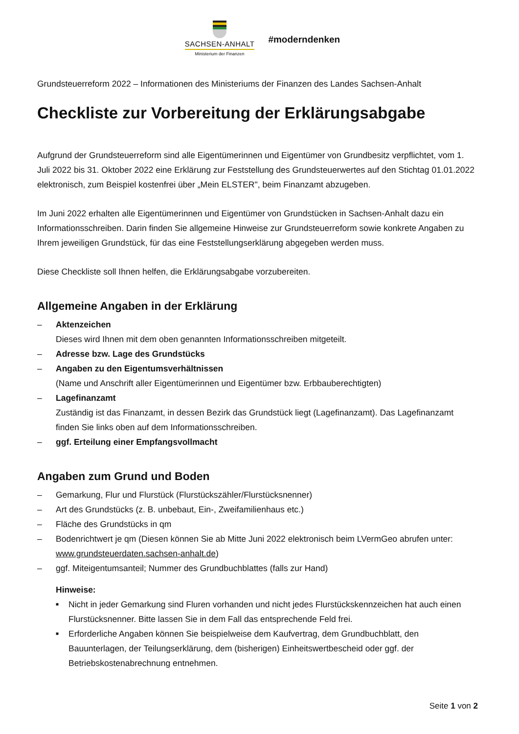SACHSEN-ANHALT
Ministerium der Finanzen
#moderndenken
Grundsteuerreform 2022 – Informationen des Ministeriums der Finanzen des Landes Sachsen-Anhalt
Checkliste zur Vorbereitung der Erklärungsabgabe
Aufgrund der Grundsteuerreform sind alle Eigentümerinnen und Eigentümer von Grundbesitz verpflichtet, vom 1. Juli 2022 bis 31. Oktober 2022 eine Erklärung zur Feststellung des Grundsteuerwertes auf den Stichtag 01.01.2022 elektronisch, zum Beispiel kostenfrei über „Mein ELSTER", beim Finanzamt abzugeben.
Im Juni 2022 erhalten alle Eigentümerinnen und Eigentümer von Grundstücken in Sachsen-Anhalt dazu ein Informationsschreiben. Darin finden Sie allgemeine Hinweise zur Grundsteuerreform sowie konkrete Angaben zu Ihrem jeweiligen Grundstück, für das eine Feststellungserklärung abgegeben werden muss.
Diese Checkliste soll Ihnen helfen, die Erklärungsabgabe vorzubereiten.
Allgemeine Angaben in der Erklärung
– Aktenzeichen
Dieses wird Ihnen mit dem oben genannten Informationsschreiben mitgeteilt.
– Adresse bzw. Lage des Grundstücks
– Angaben zu den Eigentumsverhältnissen
(Name und Anschrift aller Eigentümerinnen und Eigentümer bzw. Erbbauberechtigten)
– Lagefinanzamt
Zuständig ist das Finanzamt, in dessen Bezirk das Grundstück liegt (Lagefinanzamt). Das Lagefinanzamt finden Sie links oben auf dem Informationsschreiben.
– ggf. Erteilung einer Empfangsvollmacht
Angaben zum Grund und Boden
– Gemarkung, Flur und Flurstück (Flurstückszähler/Flurstücksnenner)
– Art des Grundstücks (z. B. unbebaut, Ein-, Zweifamilienhaus etc.)
– Fläche des Grundstücks in qm
– Bodenrichtwert je qm (Diesen können Sie ab Mitte Juni 2022 elektronisch beim LVermGeo abrufen unter: www.grundsteuerdaten.sachsen-anhalt.de)
– ggf. Miteigentumsanteil; Nummer des Grundbuchblattes (falls zur Hand)
Hinweise:
■ Nicht in jeder Gemarkung sind Fluren vorhanden und nicht jedes Flurstückskennzeichen hat auch einen Flurstücksnenner. Bitte lassen Sie in dem Fall das entsprechende Feld frei.
■ Erforderliche Angaben können Sie beispielweise dem Kaufvertrag, dem Grundbuchblatt, den Bauunterlagen, der Teilungserklärung, dem (bisherigen) Einheitswertbescheid oder ggf. der Betriebskostenabrechnung entnehmen.
Seite 1 von 2